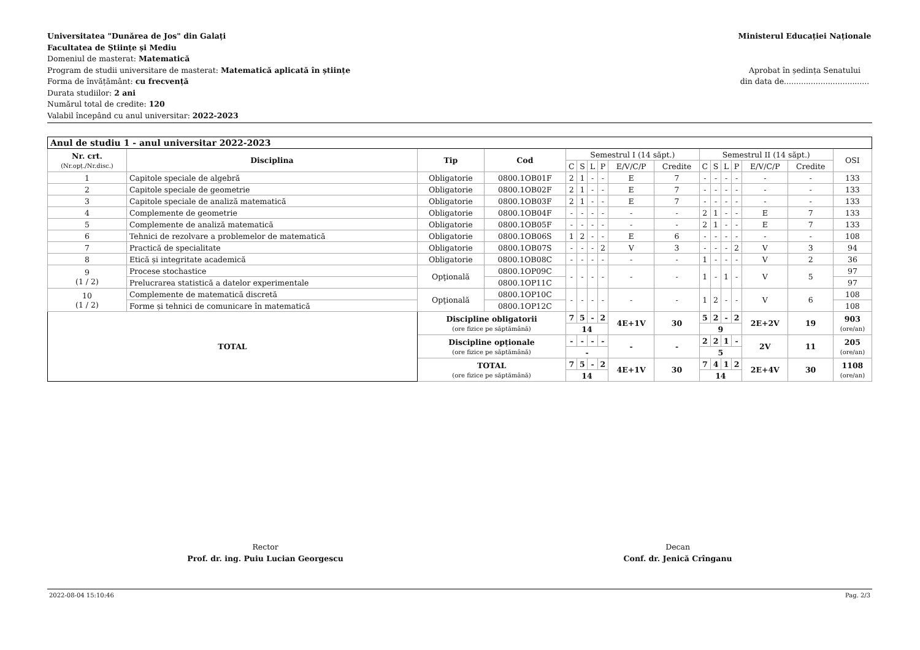Universitatea "Dunărea de Jos" din Galați
Facultatea de Științe și Mediu
Domeniul de masterat: Matematică
Program de studii universitare de masterat: Matematică aplicată în științe
Forma de învățământ: cu frecvență
Durata studiilor: 2 ani
Numărul total de credite: 120
Valabil începând cu anul universitar: 2022-2023
Ministerul Educației Naționale
Aprobat în ședința Senatului
din data de...................................
| Anul de studiu 1 - anul universitar 2022-2023 | | | | | | | | | | | | | | | | |
| Nr. crt. (Nr.opț./Nr.disc.) | Disciplina | Tip | Cod | Semestrul I (14 săpt.) | | | | | | Semestrul II (14 săpt.) | | | | | | OSI |
| | | | | C | S | L | P | E/V/C/P | Credite | C | S | L | P | E/V/C/P | Credite | |
| 1 | Capitole speciale de algebră | Obligatorie | 0800.1OB01F | 2 | 1 | - | - | E | 7 | - | - | - | - | - | - | 133 |
| 2 | Capitole speciale de geometrie | Obligatorie | 0800.1OB02F | 2 | 1 | - | - | E | 7 | - | - | - | - | - | - | 133 |
| 3 | Capitole speciale de analiză matematică | Obligatorie | 0800.1OB03F | 2 | 1 | - | - | E | 7 | - | - | - | - | - | - | 133 |
| 4 | Complemente de geometrie | Obligatorie | 0800.1OB04F | - | - | - | - | - | - | 2 | 1 | - | - | E | 7 | 133 |
| 5 | Complemente de analiză matematică | Obligatorie | 0800.1OB05F | - | - | - | - | - | - | 2 | 1 | - | - | E | 7 | 133 |
| 6 | Tehnici de rezolvare a problemelor de matematică | Obligatorie | 0800.1OB06S | 1 | 2 | - | - | E | 6 | - | - | - | - | - | - | 108 |
| 7 | Practică de specialitate | Obligatorie | 0800.1OB07S | - | - | - | 2 | V | 3 | - | - | - | 2 | V | 3 | 94 |
| 8 | Etică și integritate academică | Obligatorie | 0800.1OB08C | - | - | - | - | - | - | 1 | - | - | - | V | 2 | 36 |
| 9 (1 / 2) | Procese stochastice | Opţională | 0800.1OP09C | - | - | - | - | - | - | 1 | - | 1 | - | V | 5 | 97 |
| | Prelucrarea statistică a datelor experimentale | | 0800.1OP11C | | | | | | | | | | | | | 97 |
| 10 (1 / 2) | Complemente de matematică discretă | Opţională | 0800.1OP10C | - | - | - | - | - | - | 1 | 2 | - | - | V | 6 | 108 |
| | Forme și tehnici de comunicare în matematică | | 0800.1OP12C | | | | | | | | | | | | | 108 |
| TOTAL | | Discipline obligatorii (ore fizice pe săptămână) | | 7 | 5 | - | 2 | 4E+1V | 30 | 5 | 2 | - | 2 | 2E+2V | 19 | 903 (ore/an) |
| | | | | 14 | | | | | | 9 | | | | | | |
| | | Discipline opționale (ore fizice pe săptămână) | | - | - | - | - | - | - | 2 | 2 | 1 | - | 2V | 11 | 205 (ore/an) |
| | | | | - | | | | | | 5 | | | | | | |
| | | TOTAL (ore fizice pe săptămână) | | 7 | 5 | - | 2 | 4E+1V | 30 | 7 | 4 | 1 | 2 | 2E+4V | 30 | 1108 (ore/an) |
| | | | | 14 | | | | | | 14 | | | | | | |
Rector
Prof. dr. ing. Puiu Lucian Georgescu
Decan
Conf. dr. Jenică Crînganu
2022-08-04 15:10:46 Pag. 2/3